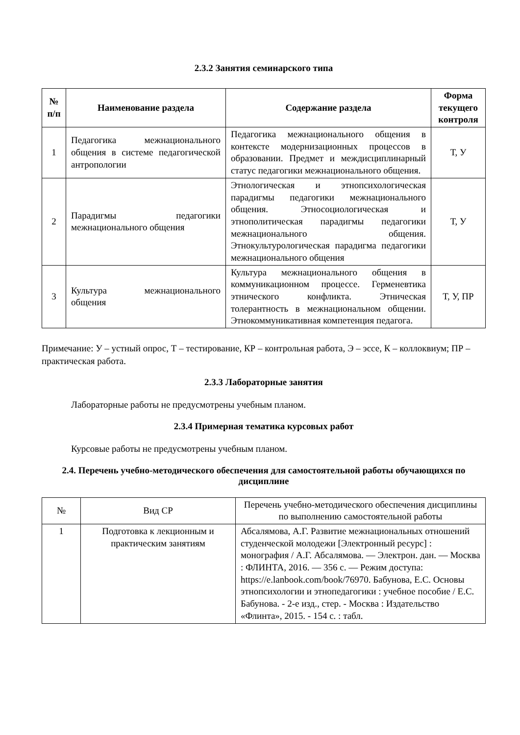2.3.2 Занятия семинарского типа
| № п/п | Наименование раздела | Содержание раздела | Форма текущего контроля |
| --- | --- | --- | --- |
| 1 | Педагогика межнационального общения в системе педагогической антропологии | Педагогика межнационального общения в контексте модернизационных процессов в образовании. Предмет и междисциплинарный статус педагогики межнационального общения. | Т, У |
| 2 | Парадигмы педагогики межнационального общения | Этнологическая и этнопсихологическая парадигмы педагогики межнационального общения. Этносоциологическая и этнополитическая парадигмы педагогики межнационального общения. Этнокультурологическая парадигма педагогики межнационального общения | Т, У |
| 3 | Культура межнационального общения | Культура межнационального общения в коммуникационном процессе. Герменевтика этнического конфликта. Этническая толерантность в межнациональном общении. Этнокоммуникативная компетенция педагога. | Т, У, ПР |
Примечание: У – устный опрос, Т – тестирование, КР – контрольная работа, Э – эссе, К – коллоквиум; ПР – практическая работа.
2.3.3 Лабораторные занятия
Лабораторные работы не предусмотрены учебным планом.
2.3.4 Примерная тематика курсовых работ
Курсовые работы не предусмотрены учебным планом.
2.4. Перечень учебно-методического обеспечения для самостоятельной работы обучающихся по дисциплине
| № | Вид СР | Перечень учебно-методического обеспечения дисциплины по выполнению самостоятельной работы |
| 1 | Подготовка к лекционным и практическим занятиям | Абсалямова, А.Г. Развитие межнациональных отношений студенческой молодежи [Электронный ресурс] : монография / А.Г. Абсалямова. — Электрон. дан. — Москва : ФЛИНТА, 2016. — 356 с. — Режим доступа: https://e.lanbook.com/book/76970. Бабунова, Е.С. Основы этнопсихологии и этнопедагогики : учебное пособие / Е.С. Бабунова. - 2-е изд., стер. - Москва : Издательство «Флинта», 2015. - 154 с. : табл. |